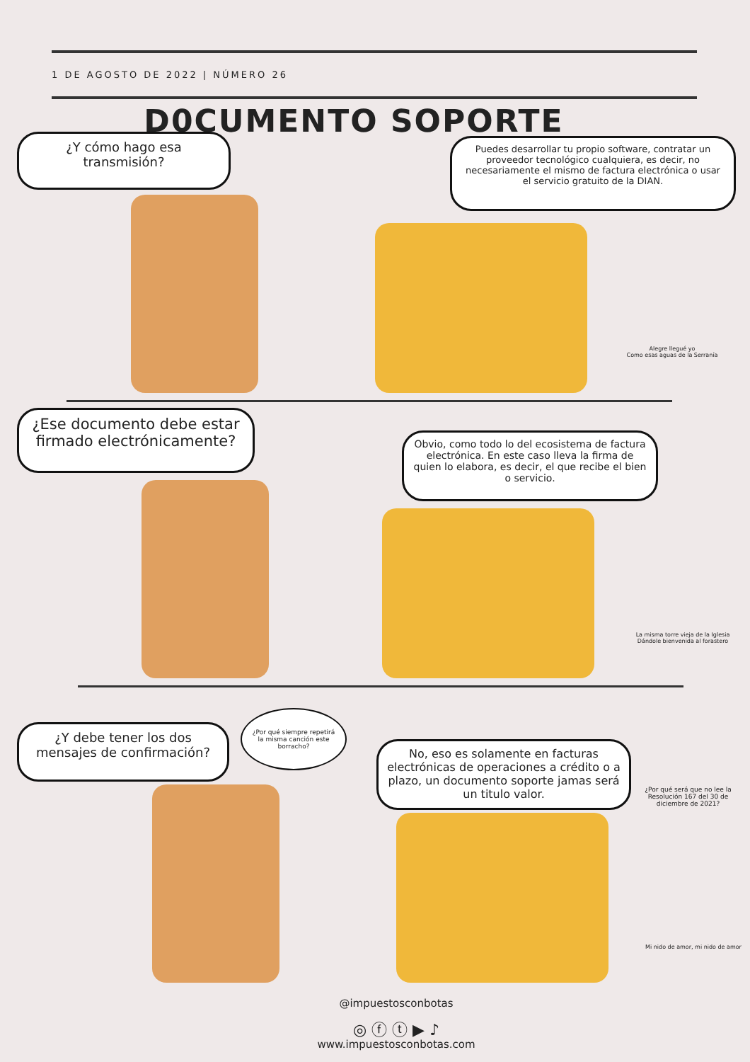1 DE AGOSTO DE 2022 | NÚMERO 26
D0CUMENTO SOPORTE
¿Y cómo hago esa transmisión?
Puedes desarrollar tu propio software, contratar un proveedor tecnológico cualquiera, es decir, no necesariamente el mismo de factura electrónica o usar el servicio gratuito de la DIAN.
Alegre llegué yo
Como esas aguas de la Serranía
¿Ese documento debe estar firmado electrónicamente?
Obvio, como todo lo del ecosistema de factura electrónica. En este caso lleva la firma de quien lo elabora, es decir, el que recibe el bien o servicio.
La misma torre vieja de la Iglesia
Dándole bienvenida al forastero
¿Por qué siempre repetirá la misma canción este borracho?
¿Y debe tener los dos mensajes de confirmación?
No, eso es solamente en facturas electrónicas de operaciones a crédito o a plazo, un documento soporte jamas será un titulo valor.
¿Por qué será que no lee la Resolución 167 del 30 de diciembre de 2021?
Mi nido de amor, mi nido de amor
@impuestosconbotas
◎ ⓕ ⓣ ▶ ♪
www.impuestosconbotas.com